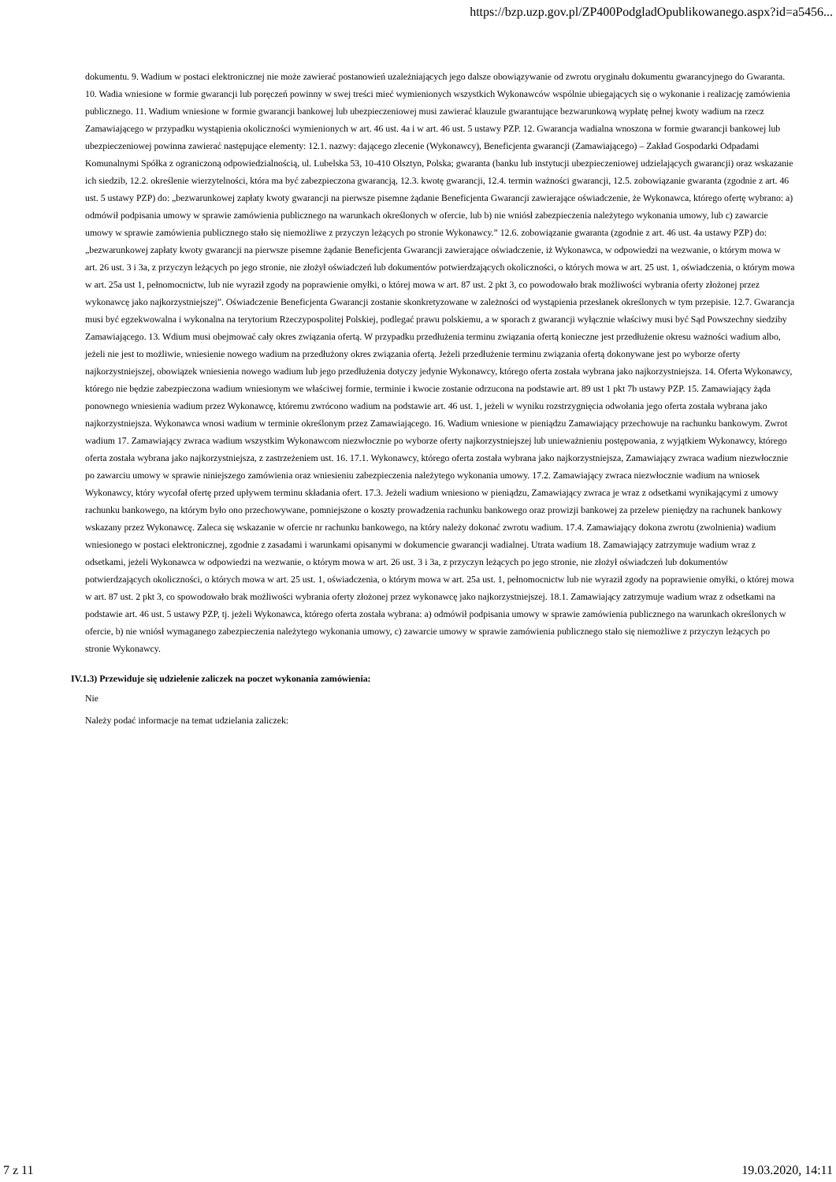https://bzp.uzp.gov.pl/ZP400PodgladOpublikowanego.aspx?id=a5456...
dokumentu. 9. Wadium w postaci elektronicznej nie może zawierać postanowień uzależniających jego dalsze obowiązywanie od zwrotu oryginału dokumentu gwarancyjnego do Gwaranta. 10. Wadia wniesione w formie gwarancji lub poręczeń powinny w swej treści mieć wymienionych wszystkich Wykonawców wspólnie ubiegających się o wykonanie i realizację zamówienia publicznego. 11. Wadium wniesione w formie gwarancji bankowej lub ubezpieczeniowej musi zawierać klauzule gwarantujące bezwarunkową wypłatę pełnej kwoty wadium na rzecz Zamawiającego w przypadku wystąpienia okoliczności wymienionych w art. 46 ust. 4a i w art. 46 ust. 5 ustawy PZP. 12. Gwarancja wadialna wnoszona w formie gwarancji bankowej lub ubezpieczeniowej powinna zawierać następujące elementy: 12.1. nazwy: dającego zlecenie (Wykonawcy), Beneficjenta gwarancji (Zamawiającego) – Zakład Gospodarki Odpadami Komunalnymi Spółka z ograniczoną odpowiedzialnością, ul. Lubelska 53, 10-410 Olsztyn, Polska; gwaranta (banku lub instytucji ubezpieczeniowej udzielających gwarancji) oraz wskazanie ich siedzib, 12.2. określenie wierzytelności, która ma być zabezpieczona gwarancją, 12.3. kwotę gwarancji, 12.4. termin ważności gwarancji, 12.5. zobowiązanie gwaranta (zgodnie z art. 46 ust. 5 ustawy PZP) do: „bezwarunkowej zapłaty kwoty gwarancji na pierwsze pisemne żądanie Beneficjenta Gwarancji zawierające oświadczenie, że Wykonawca, którego ofertę wybrano: a) odmówił podpisania umowy w sprawie zamówienia publicznego na warunkach określonych w ofercie, lub b) nie wniósł zabezpieczenia należytego wykonania umowy, lub c) zawarcie umowy w sprawie zamówienia publicznego stało się niemożliwe z przyczyn leżących po stronie Wykonawcy.” 12.6. zobowiązanie gwaranta (zgodnie z art. 46 ust. 4a ustawy PZP) do: „bezwarunkowej zapłaty kwoty gwarancji na pierwsze pisemne żądanie Beneficjenta Gwarancji zawierające oświadczenie, iż Wykonawca, w odpowiedzi na wezwanie, o którym mowa w art. 26 ust. 3 i 3a, z przyczyn leżących po jego stronie, nie złożył oświadczeń lub dokumentów potwierdzających okoliczności, o których mowa w art. 25 ust. 1, oświadczenia, o którym mowa w art. 25a ust 1, pełnomocnictw, lub nie wyraził zgody na poprawienie omyłki, o której mowa w art. 87 ust. 2 pkt 3, co powodowało brak możliwości wybrania oferty złożonej przez wykonawcę jako najkorzystniejszej”. Oświadczenie Beneficjenta Gwarancji zostanie skonkretyzowane w zależności od wystąpienia przesłanek określonych w tym przepisie. 12.7. Gwarancja musi być egzekwowalna i wykonalna na terytorium Rzeczypospolitej Polskiej, podlegać prawu polskiemu, a w sporach z gwarancji wyłącznie właściwy musi być Sąd Powszechny siedziby Zamawiającego. 13. Wdium musi obejmować cały okres związania ofertą. W przypadku przedłużenia terminu związania ofertą konieczne jest przedłużenie okresu ważności wadium albo, jeżeli nie jest to możliwie, wniesienie nowego wadium na przedłużony okres związania ofertą. Jeżeli przedłużenie terminu związania ofertą dokonywane jest po wyborze oferty najkorzystniejszej, obowiązek wniesienia nowego wadium lub jego przedłużenia dotyczy jedynie Wykonawcy, którego oferta została wybrana jako najkorzystniejsza. 14. Oferta Wykonawcy, którego nie będzie zabezpieczona wadium wniesionym we właściwej formie, terminie i kwocie zostanie odrzucona na podstawie art. 89 ust 1 pkt 7b ustawy PZP. 15. Zamawiający żąda ponownego wniesienia wadium przez Wykonawcę, któremu zwrócono wadium na podstawie art. 46 ust. 1, jeżeli w wyniku rozstrzygnięcia odwołania jego oferta została wybrana jako najkorzystniejsza. Wykonawca wnosi wadium w terminie określonym przez Zamawiającego. 16. Wadium wniesione w pieniądzu Zamawiający przechowuje na rachunku bankowym. Zwrot wadium 17. Zamawiający zwraca wadium wszystkim Wykonawcom niezwłocznie po wyborze oferty najkorzystniejszej lub unieważnieniu postępowania, z wyjątkiem Wykonawcy, którego oferta została wybrana jako najkorzystniejsza, z zastrzeżeniem ust. 16. 17.1. Wykonawcy, którego oferta została wybrana jako najkorzystniejsza, Zamawiający zwraca wadium niezwłocznie po zawarciu umowy w sprawie niniejszego zamówienia oraz wniesieniu zabezpieczenia należytego wykonania umowy. 17.2. Zamawiający zwraca niezwłocznie wadium na wniosek Wykonawcy, który wycofał ofertę przed upływem terminu składania ofert. 17.3. Jeżeli wadium wniesiono w pieniądzu, Zamawiający zwraca je wraz z odsetkami wynikającymi z umowy rachunku bankowego, na którym było ono przechowywane, pomniejszone o koszty prowadzenia rachunku bankowego oraz prowizji bankowej za przelew pieniędzy na rachunek bankowy wskazany przez Wykonawcę. Zaleca się wskazanie w ofercie nr rachunku bankowego, na który należy dokonać zwrotu wadium. 17.4. Zamawiający dokona zwrotu (zwolnienia) wadium wniesionego w postaci elektronicznej, zgodnie z zasadami i warunkami opisanymi w dokumencie gwarancji wadialnej. Utrata wadium 18. Zamawiający zatrzymuje wadium wraz z odsetkami, jeżeli Wykonawca w odpowiedzi na wezwanie, o którym mowa w art. 26 ust. 3 i 3a, z przyczyn leżących po jego stronie, nie złożył oświadczeń lub dokumentów potwierdzających okoliczności, o których mowa w art. 25 ust. 1, oświadczenia, o którym mowa w art. 25a ust. 1, pełnomocnictw lub nie wyraził zgody na poprawienie omyłki, o której mowa w art. 87 ust. 2 pkt 3, co spowodowało brak możliwości wybrania oferty złożonej przez wykonawcę jako najkorzystniejszej. 18.1. Zamawiający zatrzymuje wadium wraz z odsetkami na podstawie art. 46 ust. 5 ustawy PZP, tj. jeżeli Wykonawca, którego oferta została wybrana: a) odmówił podpisania umowy w sprawie zamówienia publicznego na warunkach określonych w ofercie, b) nie wniósł wymaganego zabezpieczenia należytego wykonania umowy, c) zawarcie umowy w sprawie zamówienia publicznego stało się niemożliwe z przyczyn leżących po stronie Wykonawcy.
IV.1.3) Przewiduje się udzielenie zaliczek na poczet wykonania zamówienia:
Nie
Należy podać informacje na temat udzielania zaliczek:
7 z 11 19.03.2020, 14:11